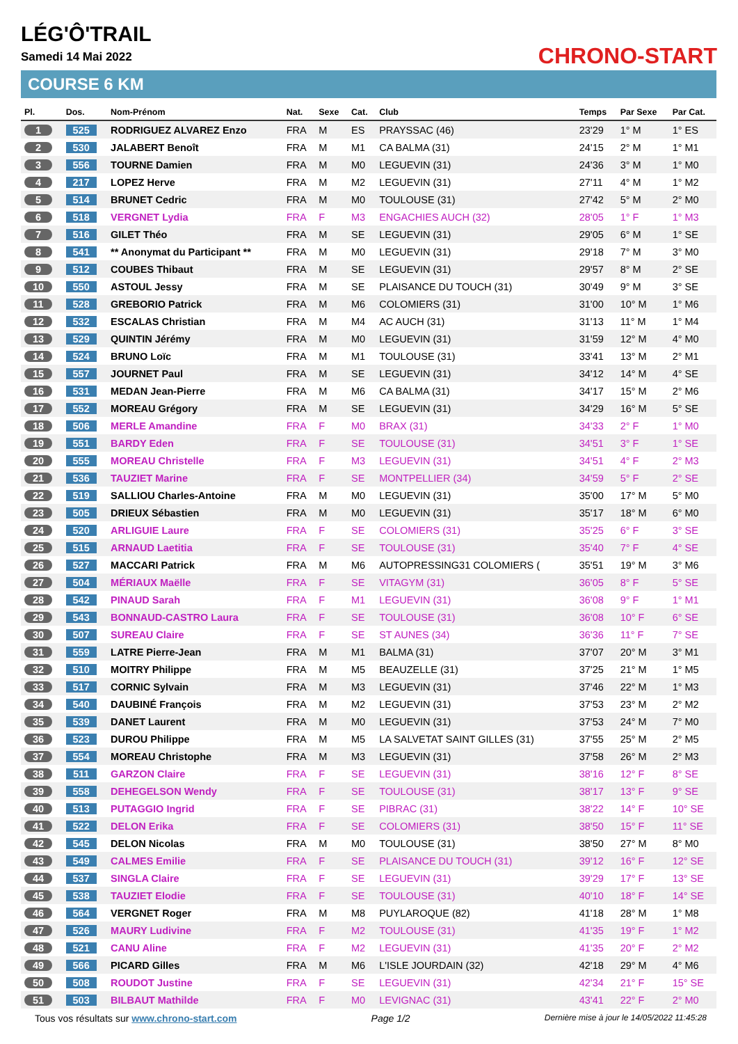LÉG'Ô'TRAIL
Samedi 14 Mai 2022
COURSE 6 KM
CHRONO-START
| Pl. | Dos. | Nom-Prénom | Nat. | Sexe | Cat. | Club | Temps | Par Sexe | Par Cat. |
| --- | --- | --- | --- | --- | --- | --- | --- | --- | --- |
| 1 | 525 | RODRIGUEZ ALVAREZ Enzo | FRA | M | ES | PRAYSSAC (46) | 23'29 | 1° M | 1° ES |
| 2 | 530 | JALABERT Benoît | FRA | M | M1 | CA BALMA (31) | 24'15 | 2° M | 1° M1 |
| 3 | 556 | TOURNE Damien | FRA | M | M0 | LEGUEVIN (31) | 24'36 | 3° M | 1° M0 |
| 4 | 217 | LOPEZ Herve | FRA | M | M2 | LEGUEVIN (31) | 27'11 | 4° M | 1° M2 |
| 5 | 514 | BRUNET Cedric | FRA | M | M0 | TOULOUSE (31) | 27'42 | 5° M | 2° M0 |
| 6 | 518 | VERGNET Lydia | FRA | F | M3 | ENGACHIES AUCH (32) | 28'05 | 1° F | 1° M3 |
| 7 | 516 | GILET Théo | FRA | M | SE | LEGUEVIN (31) | 29'05 | 6° M | 1° SE |
| 8 | 541 | ** Anonymat du Participant ** | FRA | M | M0 | LEGUEVIN (31) | 29'18 | 7° M | 3° M0 |
| 9 | 512 | COUBES Thibaut | FRA | M | SE | LEGUEVIN (31) | 29'57 | 8° M | 2° SE |
| 10 | 550 | ASTOUL Jessy | FRA | M | SE | PLAISANCE DU TOUCH (31) | 30'49 | 9° M | 3° SE |
| 11 | 528 | GREBORIO Patrick | FRA | M | M6 | COLOMIERS (31) | 31'00 | 10° M | 1° M6 |
| 12 | 532 | ESCALAS Christian | FRA | M | M4 | AC AUCH (31) | 31'13 | 11° M | 1° M4 |
| 13 | 529 | QUINTIN Jérémy | FRA | M | M0 | LEGUEVIN (31) | 31'59 | 12° M | 4° M0 |
| 14 | 524 | BRUNO Loïc | FRA | M | M1 | TOULOUSE (31) | 33'41 | 13° M | 2° M1 |
| 15 | 557 | JOURNET Paul | FRA | M | SE | LEGUEVIN (31) | 34'12 | 14° M | 4° SE |
| 16 | 531 | MEDAN Jean-Pierre | FRA | M | M6 | CA BALMA (31) | 34'17 | 15° M | 2° M6 |
| 17 | 552 | MOREAU Grégory | FRA | M | SE | LEGUEVIN (31) | 34'29 | 16° M | 5° SE |
| 18 | 506 | MERLE Amandine | FRA | F | M0 | BRAX (31) | 34'33 | 2° F | 1° M0 |
| 19 | 551 | BARDY Eden | FRA | F | SE | TOULOUSE (31) | 34'51 | 3° F | 1° SE |
| 20 | 555 | MOREAU Christelle | FRA | F | M3 | LEGUEVIN (31) | 34'51 | 4° F | 2° M3 |
| 21 | 536 | TAUZIET Marine | FRA | F | SE | MONTPELLIER (34) | 34'59 | 5° F | 2° SE |
| 22 | 519 | SALLIOU Charles-Antoine | FRA | M | M0 | LEGUEVIN (31) | 35'00 | 17° M | 5° M0 |
| 23 | 505 | DRIEUX Sébastien | FRA | M | M0 | LEGUEVIN (31) | 35'17 | 18° M | 6° M0 |
| 24 | 520 | ARLIGUIE Laure | FRA | F | SE | COLOMIERS (31) | 35'25 | 6° F | 3° SE |
| 25 | 515 | ARNAUD Laetitia | FRA | F | SE | TOULOUSE (31) | 35'40 | 7° F | 4° SE |
| 26 | 527 | MACCARI Patrick | FRA | M | M6 | AUTOPRESSING31 COLOMIERS ( | 35'51 | 19° M | 3° M6 |
| 27 | 504 | MÉRIAUX Maëlle | FRA | F | SE | VITAGYM (31) | 36'05 | 8° F | 5° SE |
| 28 | 542 | PINAUD Sarah | FRA | F | M1 | LEGUEVIN (31) | 36'08 | 9° F | 1° M1 |
| 29 | 543 | BONNAUD-CASTRO Laura | FRA | F | SE | TOULOUSE (31) | 36'08 | 10° F | 6° SE |
| 30 | 507 | SUREAU Claire | FRA | F | SE | ST AUNES (34) | 36'36 | 11° F | 7° SE |
| 31 | 559 | LATRE Pierre-Jean | FRA | M | M1 | BALMA (31) | 37'07 | 20° M | 3° M1 |
| 32 | 510 | MOITRY Philippe | FRA | M | M5 | BEAUZELLE (31) | 37'25 | 21° M | 1° M5 |
| 33 | 517 | CORNIC Sylvain | FRA | M | M3 | LEGUEVIN (31) | 37'46 | 22° M | 1° M3 |
| 34 | 540 | DAUBINÉ François | FRA | M | M2 | LEGUEVIN (31) | 37'53 | 23° M | 2° M2 |
| 35 | 539 | DANET Laurent | FRA | M | M0 | LEGUEVIN (31) | 37'53 | 24° M | 7° M0 |
| 36 | 523 | DUROU Philippe | FRA | M | M5 | LA SALVETAT SAINT GILLES (31) | 37'55 | 25° M | 2° M5 |
| 37 | 554 | MOREAU Christophe | FRA | M | M3 | LEGUEVIN (31) | 37'58 | 26° M | 2° M3 |
| 38 | 511 | GARZON Claire | FRA | F | SE | LEGUEVIN (31) | 38'16 | 12° F | 8° SE |
| 39 | 558 | DEHEGELSON Wendy | FRA | F | SE | TOULOUSE (31) | 38'17 | 13° F | 9° SE |
| 40 | 513 | PUTAGGIO Ingrid | FRA | F | SE | PIBRAC (31) | 38'22 | 14° F | 10° SE |
| 41 | 522 | DELON Erika | FRA | F | SE | COLOMIERS (31) | 38'50 | 15° F | 11° SE |
| 42 | 545 | DELON Nicolas | FRA | M | M0 | TOULOUSE (31) | 38'50 | 27° M | 8° M0 |
| 43 | 549 | CALMES Emilie | FRA | F | SE | PLAISANCE DU TOUCH (31) | 39'12 | 16° F | 12° SE |
| 44 | 537 | SINGLA Claire | FRA | F | SE | LEGUEVIN (31) | 39'29 | 17° F | 13° SE |
| 45 | 538 | TAUZIET Elodie | FRA | F | SE | TOULOUSE (31) | 40'10 | 18° F | 14° SE |
| 46 | 564 | VERGNET Roger | FRA | M | M8 | PUYLAROQUE (82) | 41'18 | 28° M | 1° M8 |
| 47 | 526 | MAURY Ludivine | FRA | F | M2 | TOULOUSE (31) | 41'35 | 19° F | 1° M2 |
| 48 | 521 | CANU Aline | FRA | F | M2 | LEGUEVIN (31) | 41'35 | 20° F | 2° M2 |
| 49 | 566 | PICARD Gilles | FRA | M | M6 | L'ISLE JOURDAIN (32) | 42'18 | 29° M | 4° M6 |
| 50 | 508 | ROUDOT Justine | FRA | F | SE | LEGUEVIN (31) | 42'34 | 21° F | 15° SE |
| 51 | 503 | BILBAUT Mathilde | FRA | F | M0 | LEVIGNAC (31) | 43'41 | 22° F | 2° M0 |
Tous vos résultats sur www.chrono-start.com Page 1/2 Dernière mise à jour le 14/05/2022 11:45:28